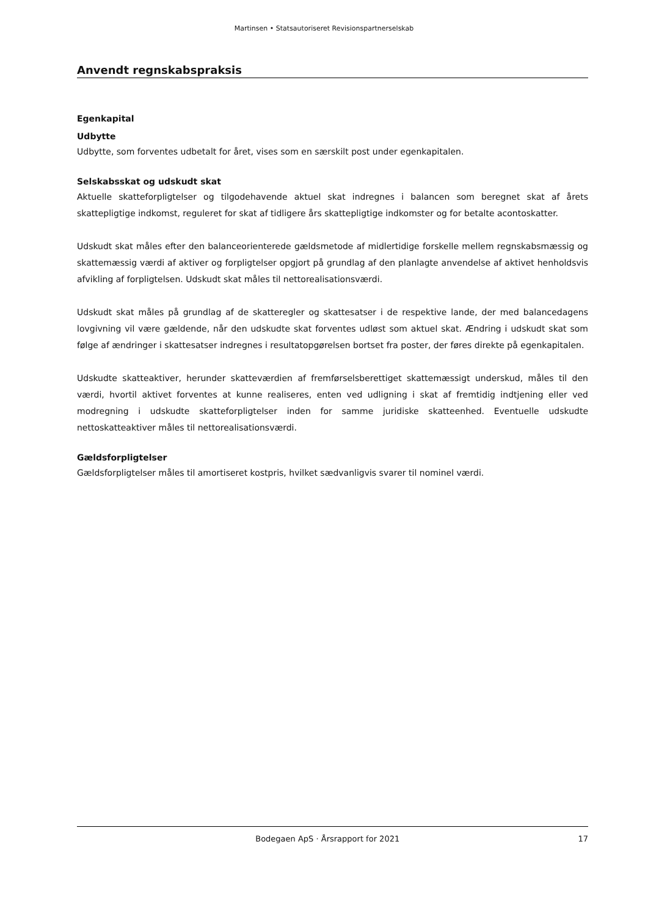Martinsen • Statsautoriseret Revisionspartnerselskab
Anvendt regnskabspraksis
Egenkapital
Udbytte
Udbytte, som forventes udbetalt for året, vises som en særskilt post under egenkapitalen.
Selskabsskat og udskudt skat
Aktuelle skatteforpligtelser og tilgodehavende aktuel skat indregnes i balancen som beregnet skat af årets skattepligtige indkomst, reguleret for skat af tidligere års skattepligtige indkomster og for betalte acontoskatter.
Udskudt skat måles efter den balanceorienterede gældsmetode af midlertidige forskelle mellem regnskabsmæssig og skattemæssig værdi af aktiver og forpligtelser opgjort på grundlag af den planlagte anvendelse af aktivet henholdsvis afvikling af forpligtelsen. Udskudt skat måles til nettorealisationsværdi.
Udskudt skat måles på grundlag af de skatteregler og skattesatser i de respektive lande, der med balancedagens lovgivning vil være gældende, når den udskudte skat forventes udløst som aktuel skat. Ændring i udskudt skat som følge af ændringer i skattesatser indregnes i resultatopgørelsen bortset fra poster, der føres direkte på egenkapitalen.
Udskudte skatteaktiver, herunder skatteværdien af fremførselsberettiget skattemæssigt underskud, måles til den værdi, hvortil aktivet forventes at kunne realiseres, enten ved udligning i skat af fremtidig indtjening eller ved modregning i udskudte skatteforpligtelser inden for samme juridiske skatteenhed. Eventuelle udskudte nettoskatteaktiver måles til nettorealisationsværdi.
Gældsforpligtelser
Gældsforpligtelser måles til amortiseret kostpris, hvilket sædvanligvis svarer til nominel værdi.
Bodegaen ApS · Årsrapport for 2021 17